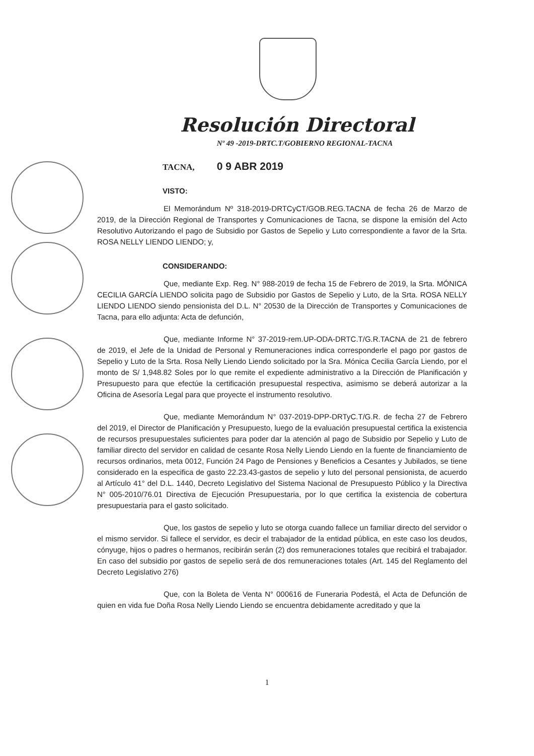Resolución Directoral
Nº 49 -2019-DRTC.T/GOBIERNO REGIONAL-TACNA
TACNA, 0 9 ABR 2019
VISTO:
El Memorándum Nº 318-2019-DRTCyCT/GOB.REG.TACNA de fecha 26 de Marzo de 2019, de la Dirección Regional de Transportes y Comunicaciones de Tacna, se dispone la emisión del Acto Resolutivo Autorizando el pago de Subsidio por Gastos de Sepelio y Luto correspondiente a favor de la Srta. ROSA NELLY LIENDO LIENDO; y,
CONSIDERANDO:
Que, mediante Exp. Reg. N° 988-2019 de fecha 15 de Febrero de 2019, la Srta. MÓNICA CECILIA GARCÍA LIENDO solicita pago de Subsidio por Gastos de Sepelio y Luto, de la Srta. ROSA NELLY LIENDO LIENDO siendo pensionista del D.L. N° 20530 de la Dirección de Transportes y Comunicaciones de Tacna, para ello adjunta: Acta de defunción,
Que, mediante Informe N° 37-2019-rem.UP-ODA-DRTC.T/G.R.TACNA de 21 de febrero de 2019, el Jefe de la Unidad de Personal y Remuneraciones indica corresponderle el pago por gastos de Sepelio y Luto de la Srta. Rosa Nelly Liendo Liendo solicitado por la Sra. Mónica Cecilia García Liendo, por el monto de S/ 1,948.82 Soles por lo que remite el expediente administrativo a la Dirección de Planificación y Presupuesto para que efectúe la certificación presupuestal respectiva, asimismo se deberá autorizar a la Oficina de Asesoría Legal para que proyecte el instrumento resolutivo.
Que, mediante Memorándum N° 037-2019-DPP-DRTyC.T/G.R. de fecha 27 de Febrero del 2019, el Director de Planificación y Presupuesto, luego de la evaluación presupuestal certifica la existencia de recursos presupuestales suficientes para poder dar la atención al pago de Subsidio por Sepelio y Luto de familiar directo del servidor en calidad de cesante Rosa Nelly Liendo Liendo en la fuente de financiamiento de recursos ordinarios, meta 0012, Función 24 Pago de Pensiones y Beneficios a Cesantes y Jubilados, se tiene considerado en la especifica de gasto 22.23.43-gastos de sepelio y luto del personal pensionista, de acuerdo al Artículo 41° del D.L. 1440, Decreto Legislativo del Sistema Nacional de Presupuesto Público y la Directiva N° 005-2010/76.01 Directiva de Ejecución Presupuestaria, por lo que certifica la existencia de cobertura presupuestaria para el gasto solicitado.
Que, los gastos de sepelio y luto se otorga cuando fallece un familiar directo del servidor o el mismo servidor. Si fallece el servidor, es decir el trabajador de la entidad pública, en este caso los deudos, cónyuge, hijos o padres o hermanos, recibirán serán (2) dos remuneraciones totales que recibirá el trabajador. En caso del subsidio por gastos de sepelio será de dos remuneraciones totales (Art. 145 del Reglamento del Decreto Legislativo 276)
Que, con la Boleta de Venta N° 000616 de Funeraria Podestá, el Acta de Defunción de quien en vida fue Doña Rosa Nelly Liendo Liendo se encuentra debidamente acreditado y que la
1